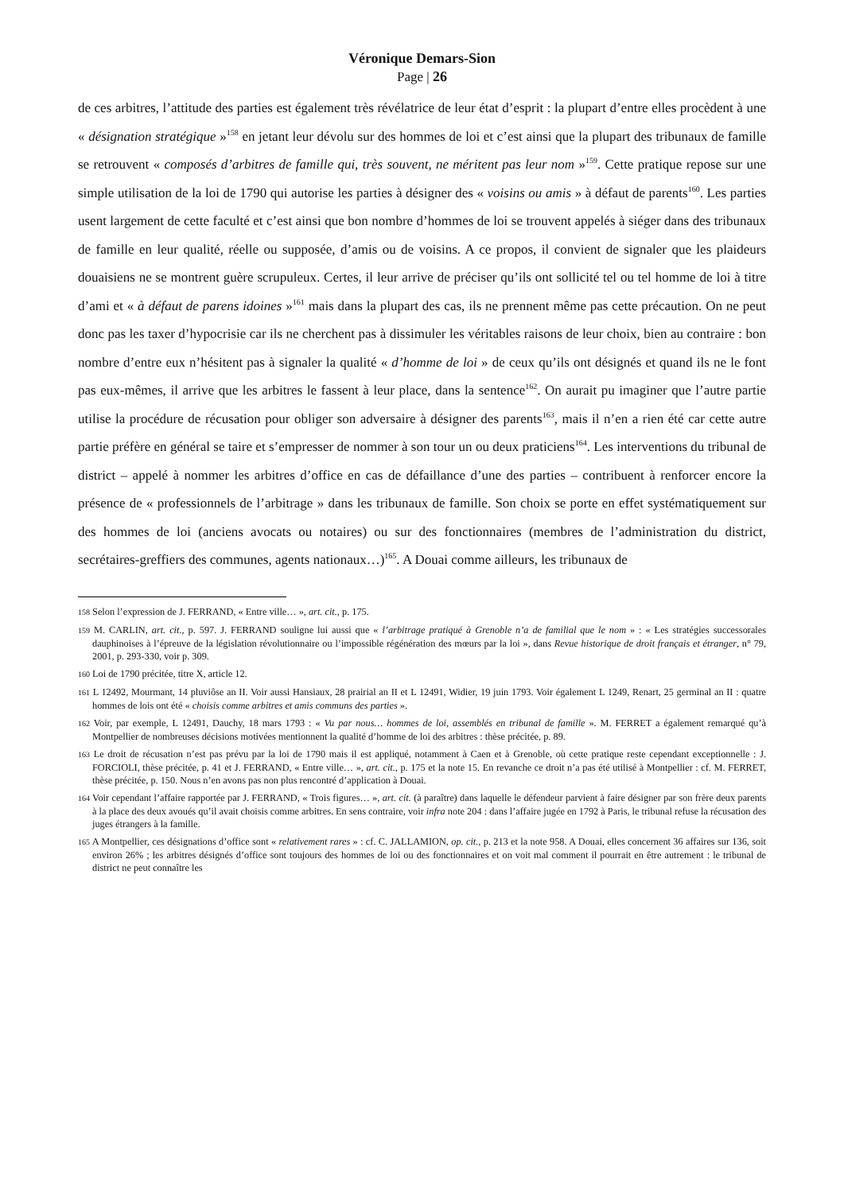Véronique Demars-Sion
Page | 26
de ces arbitres, l’attitude des parties est également très révélatrice de leur état d’esprit : la plupart d’entre elles procèdent à une « désignation stratégique »<sup>158</sup> en jetant leur dévolu sur des hommes de loi et c’est ainsi que la plupart des tribunaux de famille se retrouvent « composés d’arbitres de famille qui, très souvent, ne méritent pas leur nom »<sup>159</sup>. Cette pratique repose sur une simple utilisation de la loi de 1790 qui autorise les parties à désigner des « voisins ou amis » à défaut de parents<sup>160</sup>. Les parties usent largement de cette faculté et c’est ainsi que bon nombre d’hommes de loi se trouvent appelés à siéger dans des tribunaux de famille en leur qualité, réelle ou supposée, d’amis ou de voisins. A ce propos, il convient de signaler que les plaideurs douaisiens ne se montrent guère scrupuleux. Certes, il leur arrive de préciser qu’ils ont sollicité tel ou tel homme de loi à titre d’ami et « à défaut de parens idoines »<sup>161</sup> mais dans la plupart des cas, ils ne prennent même pas cette précaution. On ne peut donc pas les taxer d’hypocrisie car ils ne cherchent pas à dissimuler les véritables raisons de leur choix, bien au contraire : bon nombre d’entre eux n’hésitent pas à signaler la qualité « d’homme de loi » de ceux qu’ils ont désignés et quand ils ne le font pas eux-mêmes, il arrive que les arbitres le fassent à leur place, dans la sentence<sup>162</sup>. On aurait pu imaginer que l’autre partie utilise la procédure de récusation pour obliger son adversaire à désigner des parents<sup>163</sup>, mais il n’en a rien été car cette autre partie préfère en général se taire et s’empresser de nommer à son tour un ou deux praticiens<sup>164</sup>. Les interventions du tribunal de district – appelé à nommer les arbitres d’office en cas de défaillance d’une des parties – contribuent à renforcer encore la présence de « professionnels de l’arbitrage » dans les tribunaux de famille. Son choix se porte en effet systématiquement sur des hommes de loi (anciens avocats ou notaires) ou sur des fonctionnaires (membres de l’administration du district, secrétaires-greffiers des communes, agents nationaux…)<sup>165</sup>. A Douai comme ailleurs, les tribunaux de
158 Selon l’expression de J. FERRAND, « Entre ville… », art. cit., p. 175.
159 M. CARLIN, art. cit., p. 597. J. FERRAND souligne lui aussi que « l’arbitrage pratiqué à Grenoble n’a de familial que le nom » : « Les stratégies successorales dauphinoises à l’épreuve de la législation révolutionnaire ou l’impossible régénération des mœurs par la loi », dans Revue historique de droit français et étranger, n° 79, 2001, p. 293-330, voir p. 309.
160 Loi de 1790 précitée, titre X, article 12.
161 L 12492, Mourmant, 14 pluviôse an II. Voir aussi Hansiaux, 28 prairial an II et L 12491, Widier, 19 juin 1793. Voir également L 1249, Renart, 25 germinal an II : quatre hommes de lois ont été « choisis comme arbitres et amis communs des parties ».
162 Voir, par exemple, L 12491, Dauchy, 18 mars 1793 : « Vu par nous… hommes de loi, assemblés en tribunal de famille ». M. FERRET a également remarqué qu’à Montpellier de nombreuses décisions motivées mentionnent la qualité d’homme de loi des arbitres : thèse précitée, p. 89.
163 Le droit de récusation n’est pas prévu par la loi de 1790 mais il est appliqué, notamment à Caen et à Grenoble, où cette pratique reste cependant exceptionnelle : J. FORCIOLI, thèse précitée, p. 41 et J. FERRAND, « Entre ville… », art. cit., p. 175 et la note 15. En revanche ce droit n’a pas été utilisé à Montpellier : cf. M. FERRET, thèse précitée, p. 150. Nous n’en avons pas non plus rencontré d’application à Douai.
164 Voir cependant l’affaire rapportée par J. FERRAND, « Trois figures… », art. cit. (à paraître) dans laquelle le défendeur parvient à faire désigner par son frère deux parents à la place des deux avoués qu’il avait choisis comme arbitres. En sens contraire, voir infra note 204 : dans l’affaire jugée en 1792 à Paris, le tribunal refuse la récusation des juges étrangers à la famille.
165 A Montpellier, ces désignations d’office sont « relativement rares » : cf. C. JALLAMION, op. cit., p. 213 et la note 958. A Douai, elles concernent 36 affaires sur 136, soit environ 26% ; les arbitres désignés d’office sont toujours des hommes de loi ou des fonctionnaires et on voit mal comment il pourrait en être autrement : le tribunal de district ne peut connaître les